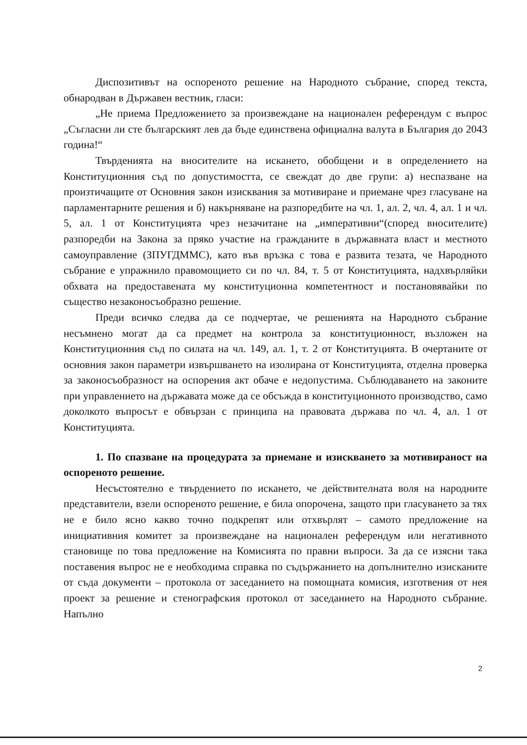Диспозитивът на оспореното решение на Народното събрание, според текста, обнародван в Държавен вестник, гласи:
„Не приема Предложението за произвеждане на национален референдум с въпрос „Съгласни ли сте българският лев да бъде единствена официална валута в България до 2043 година!“
Твърденията на вносителите на искането, обобщени и в определението на Конституционния съд по допустимостта, се свеждат до две групи: а) неспазване на произтичащите от Основния закон изисквания за мотивиране и приемане чрез гласуване на парламентарните решения и б) накърняване на разпоредбите на чл. 1, ал. 2, чл. 4, ал. 1 и чл. 5, ал. 1 от Конституцията чрез незачитане на „императивни“(според вносителите) разпоредби на Закона за пряко участие на гражданите в държавната власт и местното самоуправление (ЗПУГДММС), като във връзка с това е развита тезата, че Народното събрание е упражнило правомощието си по чл. 84, т. 5 от Конституцията, надхвърляйки обхвата на предоставената му конституционна компетентност и постановявайки по същество незаконосъобразно решение.
Преди всичко следва да се подчертае, че решенията на Народното събрание несъмнено могат да са предмет на контрола за конституционност, възложен на Конституционния съд по силата на чл. 149, ал. 1, т. 2 от Конституцията. В очертаните от основния закон параметри извършването на изолирана от Конституцията, отделна проверка за законосъобразност на оспорения акт обаче е недопустима. Съблюдаването на законите при управлението на държавата може да се обсъжда в конституционното производство, само доколкото въпросът е обвързан с принципа на правовата държава по чл. 4, ал. 1 от Конституцията.
1. По спазване на процедурата за приемане и изискването за мотивираност на оспореното решение.
Несъстоятелно е твърдението по искането, че действителната воля на народните представители, взели оспореното решение, е била опорочена, защото при гласуването за тях не е било ясно какво точно подкрепят или отхвърлят – самото предложение на инициативния комитет за произвеждане на национален референдум или негативното становище по това предложение на Комисията по правни въпроси. За да се изясни така поставения въпрос не е необходима справка по съдържанието на допълнително изисканите от съда документи – протокола от заседанието на помощната комисия, изготвения от нея проект за решение и стенографския протокол от заседанието на Народното събрание. Напълно
2